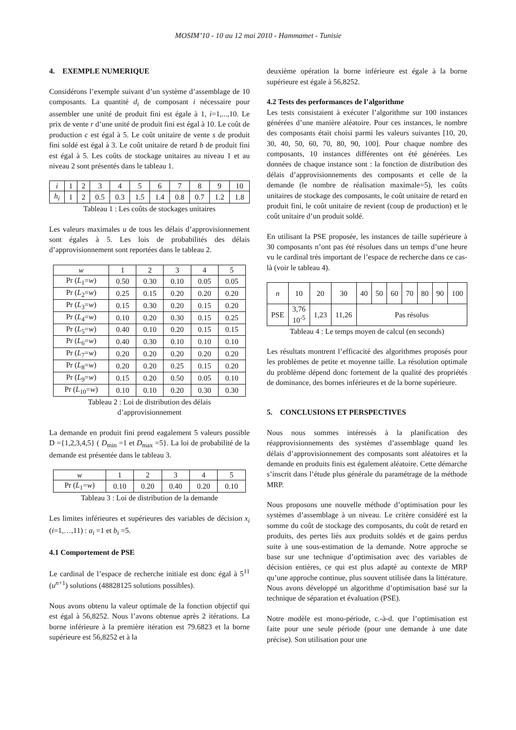MOSIM’10 - 10 au 12 mai 2010 - Hammamet - Tunisie
4. EXEMPLE NUMERIQUE
Considérons l’exemple suivant d’un système d’assemblage de 10 composants. La quantité d<sub>i</sub> de composant i nécessaire pour assembler une unité de produit fini est égale à 1, i=1,...,10. Le prix de vente r d’une unité de produit fini est égal à 10. Le coût de production c est égal à 5. Le coût unitaire de vente s de produit fini soldé est égal à 3. Le coût unitaire de retard b de produit fini est égal à 5. Les coûts de stockage unitaires au niveau 1 et au niveau 2 sont présentés dans le tableau 1.
| i | 1 | 2 | 3 | 4 | 5 | 6 | 7 | 8 | 9 | 10 |
| h<sub>i</sub> | 1 | 2 | 0.5 | 0.3 | 1.5 | 1.4 | 0.8 | 0.7 | 1.2 | 1.8 |
Tableau 1 : Les coûts de stockages unitaires
Les valeurs maximales u de tous les délais d’approvisionnement sont égales à 5. Les lois de probabilités des délais d’approvisionnement sont reportées dans le tableau 2.
| w | 1 | 2 | 3 | 4 | 5 |
| --- | --- | --- | --- | --- | --- |
| Pr ( L<sub>1</sub>= w ) | 0.50 | 0.30 | 0.10 | 0.05 | 0.05 |
| Pr ( L<sub>2</sub>= w ) | 0.25 | 0.15 | 0.20 | 0.20 | 0.20 |
| Pr ( L<sub>3</sub>= w ) | 0.15 | 0.30 | 0.20 | 0.15 | 0.20 |
| Pr ( L<sub>4</sub>= w ) | 0.10 | 0.20 | 0.30 | 0.15 | 0.25 |
| Pr ( L<sub>5</sub>= w ) | 0.40 | 0.10 | 0.20 | 0.15 | 0.15 |
| Pr ( L<sub>6</sub>= w ) | 0.40 | 0.30 | 0.10 | 0.10 | 0.10 |
| Pr ( L<sub>7</sub>= w ) | 0.20 | 0.20 | 0.20 | 0.20 | 0.20 |
| Pr ( L<sub>8</sub>= w ) | 0.20 | 0.20 | 0.25 | 0.15 | 0.20 |
| Pr ( L<sub>9</sub>= w ) | 0.15 | 0.20 | 0.50 | 0.05 | 0.10 |
| Pr ( L<sub>10</sub>= w ) | 0.10 | 0.10 | 0.20 | 0.30 | 0.30 |
Tableau 2 : Loi de distribution des délais
d’approvisionnement
La demande en produit fini prend eagalement 5 valeurs possible D ={1,2,3,4,5} ( D<sub>min</sub> =1 et D<sub>max</sub> =5}. La loi de probabilité de la demande est présentée dans le tableau 3.
| w | 1 | 2 | 3 | 4 | 5 |
| --- | --- | --- | --- | --- | --- |
| Pr ( L<sub>1</sub>= w ) | 0.10 | 0.20 | 0.40 | 0.20 | 0.10 |
Tableau 3 : Loi de distribution de la demande
Les limites inférieures et supérieures des variables de décision x<sub>i</sub> (i=1,…,11) : a<sub>i</sub> =1 et b<sub>i</sub> =5.
4.1 Comportement de PSE
Le cardinal de l’espace de recherche initiale est donc égal à 5<sup>11</sup> (u<sup>n+1</sup>) solutions (48828125 solutions possibles).
Nous avons obtenu la valeur optimale de la fonction objectif qui est égal à 56,8252. Nous l’avons obtenue après 2 itérations. La borne inférieure à la première itération est 79.6823 et la borne supérieure est 56,8252 et à la
deuxième opération la borne inférieure est égale à la borne supérieure est égale à 56,8252.
4.2 Tests des performances de l’algorithme
Les tests consistaient à exécuter l’algorithme sur 100 instances générées d’une manière aléatoire. Pour ces instances, le nombre des composants était choisi parmi les valeurs suivantes [10, 20, 30, 40, 50, 60, 70, 80, 90, 100]. Pour chaque nombre des composants, 10 instances différentes ont été générées. Les données de chaque instance sont : la fonction de distribution des délais d’approvisionnements des composants et celle de la demande (le nombre de réalisation maximale=5), les coûts unitaires de stockage des composants, le coût unitaire de retard en produit fini, le coût unitaire de revient (coup de production) et le coût unitaire d’un produit soldé.
En utilisant la PSE proposée, les instances de taille supérieure à 30 composants n’ont pas été résolues dans un temps d’une heure vu le cardinal très important de l’espace de recherche dans ce cas-là (voir le tableau 4).
| n | 10 | 20 | 30 | 40 | 50 | 60 | 70 | 80 | 90 | 100 |
| PSE | 3,76 10<sup>-5</sup> | 1,23 | 11,26 | Pas résolus | | | | | | |
Tableau 4 : Le temps moyen de calcul (en seconds)
Les résultats montrent l’efficacité des algorithmes proposés pour les problèmes de petite et moyenne taille. La résolution optimale du problème dépend donc fortement de la qualité des propriétés de dominance, des bornes inférieures et de la borne supérieure.
5. CONCLUSIONS ET PERSPECTIVES
Nous nous sommes intéressés à la planification des réapprovisionnements des systèmes d’assemblage quand les délais d’approvisionnement des composants sont aléatoires et la demande en produits finis est également aléatoire. Cette démarche s’inscrit dans l’étude plus générale du paramétrage de la méthode MRP.
Nous proposons une nouvelle méthode d’optimisation pour les systèmes d’assemblage à un niveau. Le critère considéré est la somme du coût de stockage des composants, du coût de retard en produits, des pertes liés aux produits soldés et de gains perdus suite à une sous-estimation de la demande. Notre approche se base sur une technique d’optimisation avec des variables de décision entières, ce qui est plus adapté au contexte de MRP qu’une approche continue, plus souvent utilisée dans la littérature. Nous avons développé un algorithme d’optimisation basé sur la technique de séparation et évaluation (PSE).
Notre modèle est mono-période, c.-à-d. que l’optimisation est faite pour une seule période (pour une demande à une date précise). Son utilisation pour une